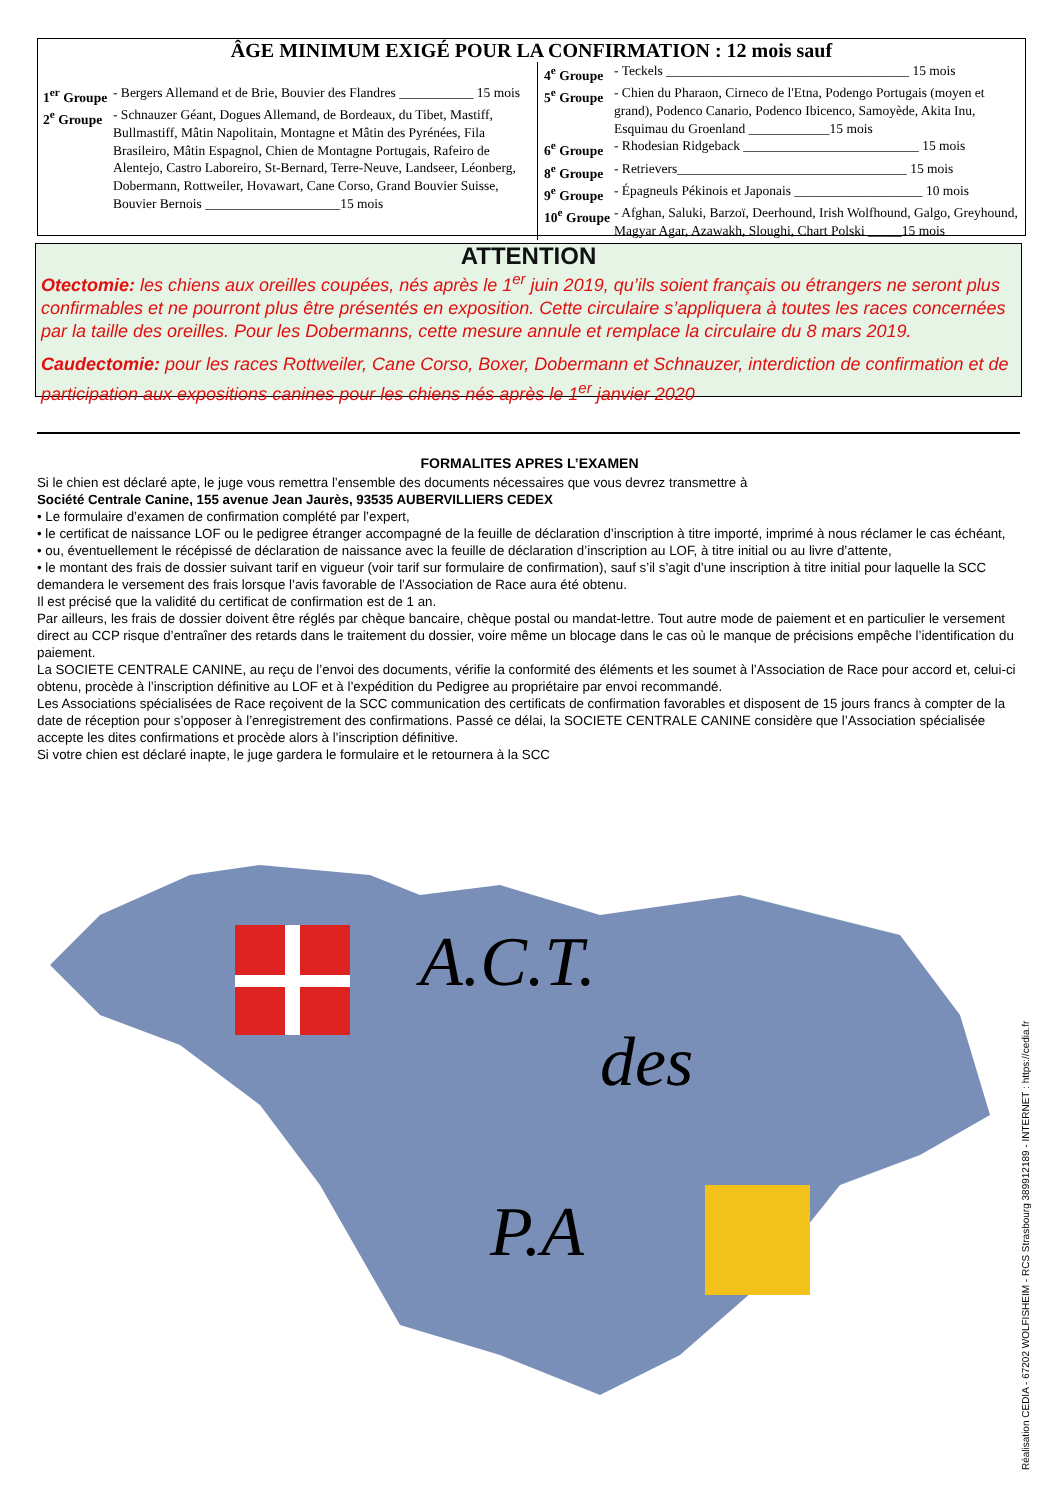ÂGE MINIMUM EXIGÉ POUR LA CONFIRMATION : 12 mois sauf
1<sup>er</sup> Groupe - Bergers Allemand et de Brie, Bouvier des Flandres ___________ 15 mois
2<sup>e</sup> Groupe - Schnauzer Géant, Dogues Allemand, de Bordeaux, du Tibet, Mastiff, Bullmastiff, Mâtin Napolitain, Montagne et Mâtin des Pyrénées, Fila Brasileiro, Mâtin Espagnol, Chien de Montagne Portugais, Rafeiro de Alentejo, Castro Laboreiro, St-Bernard, Terre-Neuve, Landseer, Léonberg, Dobermann, Rottweiler, Hovawart, Cane Corso, Grand Bouvier Suisse, Bouvier Bernois ____________________15 mois
4<sup>e</sup> Groupe - Teckels ____________________________________ 15 mois
5<sup>e</sup> Groupe - Chien du Pharaon, Cirneco de l'Etna, Podengo Portugais (moyen et grand), Podenco Canario, Podenco Ibicenco, Samoyède, Akita Inu, Esquimau du Groenland ____________15 mois
6<sup>e</sup> Groupe - Rhodesian Ridgeback __________________________ 15 mois
8<sup>e</sup> Groupe - Retrievers__________________________________ 15 mois
9<sup>e</sup> Groupe - Épagneuls Pékinois et Japonais ___________________ 10 mois
10<sup>e</sup> Groupe - Afghan, Saluki, Barzoï, Deerhound, Irish Wolfhound, Galgo, Greyhound, Magyar Agar, Azawakh, Sloughi, Chart Polski _____15 mois
ATTENTION
Otectomie: les chiens aux oreilles coupées, nés après le 1<sup>er</sup> juin 2019, qu’ils soient français ou étrangers ne seront plus confirmables et ne pourront plus être présentés en exposition. Cette circulaire s’appliquera à toutes les races concernées par la taille des oreilles. Pour les Dobermanns, cette mesure annule et remplace la circulaire du 8 mars 2019.
Caudectomie: pour les races Rottweiler, Cane Corso, Boxer, Dobermann et Schnauzer, interdiction de confirmation et de participation aux expositions canines pour les chiens nés après le 1<sup>er</sup> janvier 2020
FORMALITES APRES L’EXAMEN
Si le chien est déclaré apte, le juge vous remettra l’ensemble des documents nécessaires que vous devrez transmettre à
Société Centrale Canine, 155 avenue Jean Jaurès, 93535 AUBERVILLIERS CEDEX
• Le formulaire d’examen de confirmation complété par l’expert,
• le certificat de naissance LOF ou le pedigree étranger accompagné de la feuille de déclaration d’inscription à titre importé, imprimé à nous réclamer le cas échéant,
• ou, éventuellement le récépissé de déclaration de naissance avec la feuille de déclaration d’inscription au LOF, à titre initial ou au livre d’attente,
• le montant des frais de dossier suivant tarif en vigueur (voir tarif sur formulaire de confirmation), sauf s’il s’agit d’une inscription à titre initial pour laquelle la SCC demandera le versement des frais lorsque l’avis favorable de l’Association de Race aura été obtenu.
Il est précisé que la validité du certificat de confirmation est de 1 an.
Par ailleurs, les frais de dossier doivent être réglés par chèque bancaire, chèque postal ou mandat-lettre. Tout autre mode de paiement et en particulier le versement direct au CCP risque d’entraîner des retards dans le traitement du dossier, voire même un blocage dans le cas où le manque de précisions empêche l’identification du paiement.
La SOCIETE CENTRALE CANINE, au reçu de l’envoi des documents, vérifie la conformité des éléments et les soumet à l’Association de Race pour accord et, celui-ci obtenu, procède à l’inscription définitive au LOF et à l’expédition du Pedigree au propriétaire par envoi recommandé.
Les Associations spécialisées de Race reçoivent de la SCC communication des certificats de confirmation favorables et disposent de 15 jours francs à compter de la date de réception pour s’opposer à l’enregistrement des confirmations. Passé ce délai, la SOCIETE CENTRALE CANINE considère que l’Association spécialisée accepte les dites confirmations et procède alors à l’inscription définitive.
Si votre chien est déclaré inapte, le juge gardera le formulaire et le retournera à la SCC
A.C.T.
des
P.A
Réalisation CEDIA - 67202 WOLFISHEIM - RCS Strasbourg 389912189 - INTERNET : https://cedia.fr